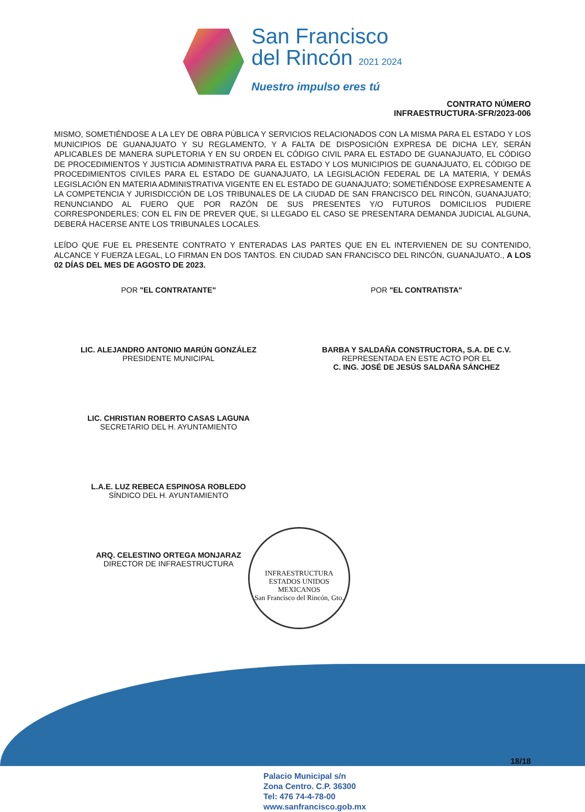San Francisco
del Rincón 2021 2024
Nuestro impulso eres tú
CONTRATO NÚMERO
INFRAESTRUCTURA-SFR/2023-006
MISMO, SOMETIÉNDOSE A LA LEY DE OBRA PÚBLICA Y SERVICIOS RELACIONADOS CON LA MISMA PARA EL ESTADO Y LOS MUNICIPIOS DE GUANAJUATO Y SU REGLAMENTO, Y A FALTA DE DISPOSICIÓN EXPRESA DE DICHA LEY, SERÁN APLICABLES DE MANERA SUPLETORIA Y EN SU ORDEN EL CÓDIGO CIVIL PARA EL ESTADO DE GUANAJUATO, EL CÓDIGO DE PROCEDIMIENTOS Y JUSTICIA ADMINISTRATIVA PARA EL ESTADO Y LOS MUNICIPIOS DE GUANAJUATO, EL CÓDIGO DE PROCEDIMIENTOS CIVILES PARA EL ESTADO DE GUANAJUATO, LA LEGISLACIÓN FEDERAL DE LA MATERIA, Y DEMÁS LEGISLACIÓN EN MATERIA ADMINISTRATIVA VIGENTE EN EL ESTADO DE GUANAJUATO; SOMETIÉNDOSE EXPRESAMENTE A LA COMPETENCIA Y JURISDICCIÓN DE LOS TRIBUNALES DE LA CIUDAD DE SAN FRANCISCO DEL RINCÓN, GUANAJUATO; RENUNCIANDO AL FUERO QUE POR RAZÓN DE SUS PRESENTES Y/O FUTUROS DOMICILIOS PUDIERE CORRESPONDERLES; CON EL FIN DE PREVER QUE, SI LLEGADO EL CASO SE PRESENTARA DEMANDA JUDICIAL ALGUNA, DEBERÁ HACERSE ANTE LOS TRIBUNALES LOCALES.
LEÍDO QUE FUE EL PRESENTE CONTRATO Y ENTERADAS LAS PARTES QUE EN EL INTERVIENEN DE SU CONTENIDO, ALCANCE Y FUERZA LEGAL, LO FIRMAN EN DOS TANTOS. EN CIUDAD SAN FRANCISCO DEL RINCÓN, GUANAJUATO., A LOS 02 DÍAS DEL MES DE AGOSTO DE 2023.
POR "EL CONTRATANTE"
LIC. ALEJANDRO ANTONIO MARÚN GONZÁLEZ
PRESIDENTE MUNICIPAL
LIC. CHRISTIAN ROBERTO CASAS LAGUNA
SECRETARIO DEL H. AYUNTAMIENTO
L.A.E. LUZ REBECA ESPINOSA ROBLEDO
SÍNDICO DEL H. AYUNTAMIENTO
ARQ. CELESTINO ORTEGA MONJARAZ
DIRECTOR DE INFRAESTRUCTURA
POR "EL CONTRATISTA"
BARBA Y SALDAÑA CONSTRUCTORA, S.A. DE C.V.
REPRESENTADA EN ESTE ACTO POR EL
C. ING. JOSÉ DE JESÚS SALDAÑA SÁNCHEZ
INFRAESTRUCTURA
ESTADOS UNIDOS MEXICANOS
San Francisco del Rincón, Gto.
18/18
Palacio Municipal s/n
Zona Centro. C.P. 36300
Tel: 476 74-4-78-00
www.sanfrancisco.gob.mx